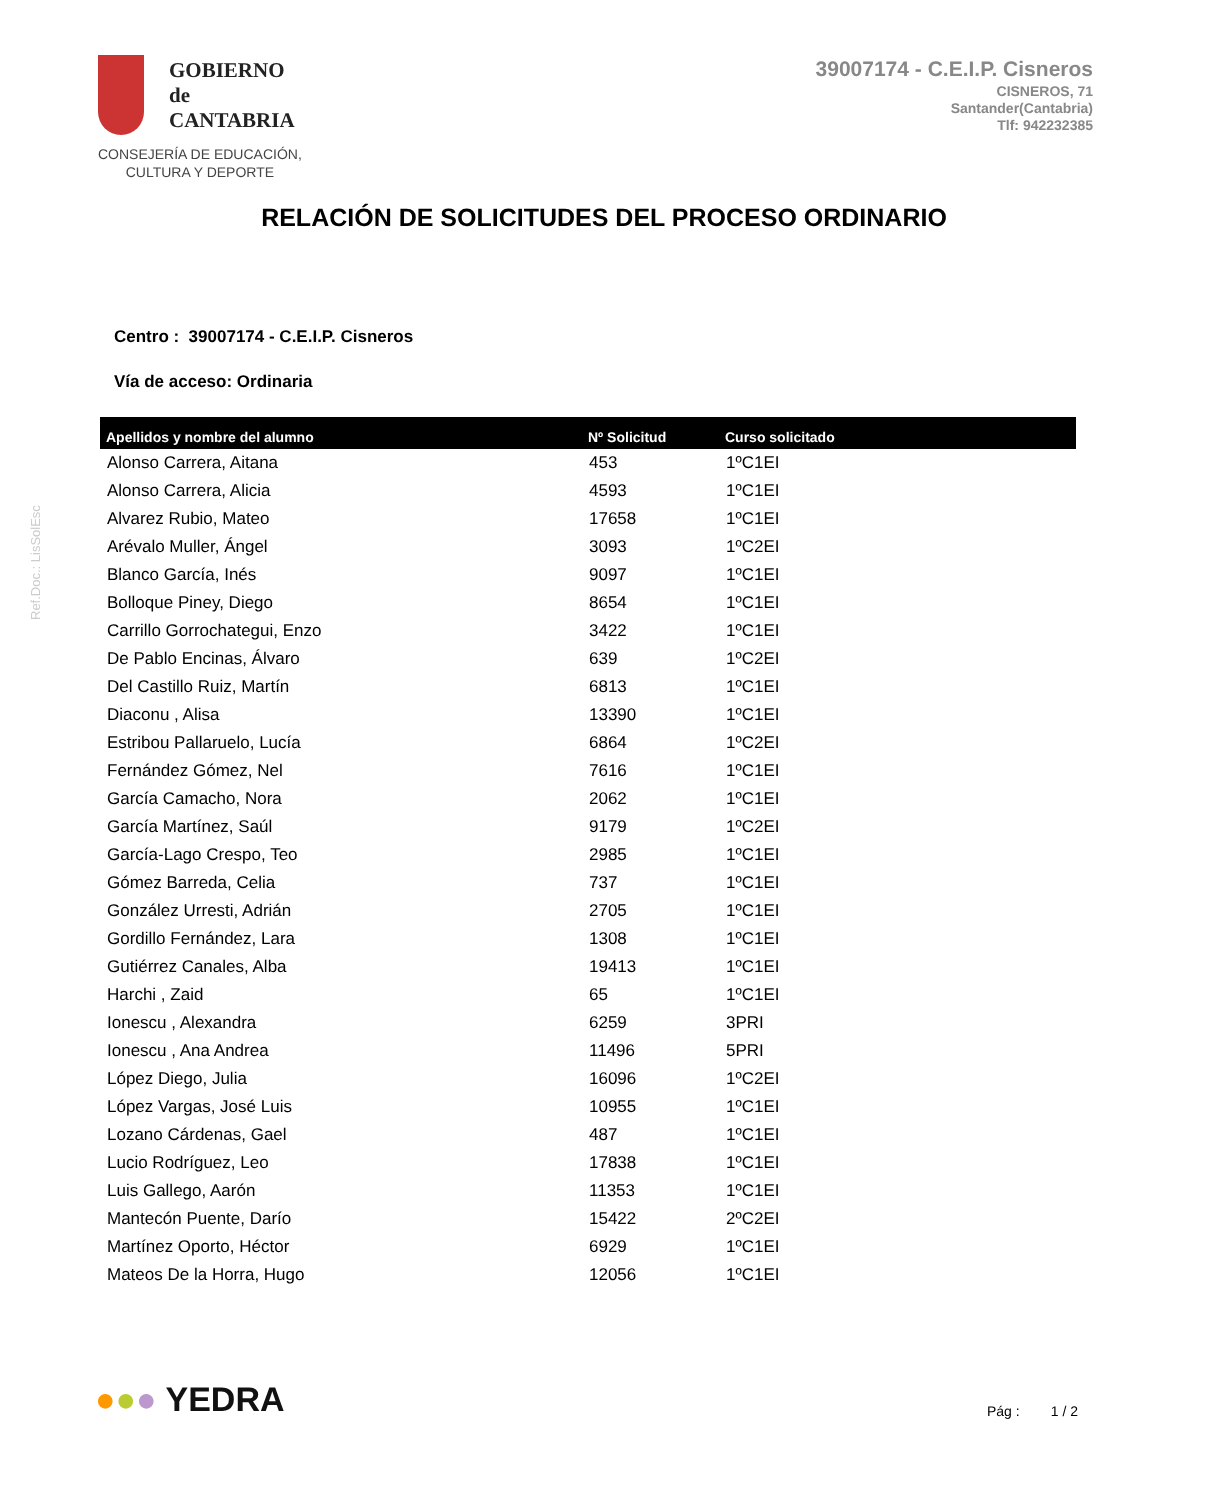GOBIERNO
de
CANTABRIA
CONSEJERÍA DE EDUCACIÓN,
CULTURA Y DEPORTE
39007174 - C.E.I.P. Cisneros
CISNEROS, 71
Santander(Cantabria)
Tlf: 942232385
RELACIÓN DE SOLICITUDES DEL PROCESO ORDINARIO
Centro : 39007174 - C.E.I.P. Cisneros
Vía de acceso: Ordinaria
| Apellidos y nombre del alumno | Nº Solicitud | Curso solicitado |
| --- | --- | --- |
| Alonso Carrera, Aitana | 453 | 1ºC1EI |
| Alonso Carrera, Alicia | 4593 | 1ºC1EI |
| Alvarez Rubio, Mateo | 17658 | 1ºC1EI |
| Arévalo Muller, Ángel | 3093 | 1ºC2EI |
| Blanco García, Inés | 9097 | 1ºC1EI |
| Bolloque Piney, Diego | 8654 | 1ºC1EI |
| Carrillo Gorrochategui, Enzo | 3422 | 1ºC1EI |
| De Pablo Encinas, Álvaro | 639 | 1ºC2EI |
| Del Castillo Ruiz, Martín | 6813 | 1ºC1EI |
| Diaconu , Alisa | 13390 | 1ºC1EI |
| Estribou Pallaruelo, Lucía | 6864 | 1ºC2EI |
| Fernández Gómez, Nel | 7616 | 1ºC1EI |
| García Camacho, Nora | 2062 | 1ºC1EI |
| García Martínez, Saúl | 9179 | 1ºC2EI |
| García-Lago Crespo, Teo | 2985 | 1ºC1EI |
| Gómez Barreda, Celia | 737 | 1ºC1EI |
| González Urresti, Adrián | 2705 | 1ºC1EI |
| Gordillo Fernández, Lara | 1308 | 1ºC1EI |
| Gutiérrez Canales, Alba | 19413 | 1ºC1EI |
| Harchi , Zaid | 65 | 1ºC1EI |
| Ionescu , Alexandra | 6259 | 3PRI |
| Ionescu , Ana Andrea | 11496 | 5PRI |
| López Diego, Julia | 16096 | 1ºC2EI |
| López Vargas, José Luis | 10955 | 1ºC1EI |
| Lozano Cárdenas, Gael | 487 | 1ºC1EI |
| Lucio Rodríguez, Leo | 17838 | 1ºC1EI |
| Luis Gallego, Aarón | 11353 | 1ºC1EI |
| Mantecón Puente, Darío | 15422 | 2ºC2EI |
| Martínez Oporto, Héctor | 6929 | 1ºC1EI |
| Mateos De la Horra, Hugo | 12056 | 1ºC1EI |
Ref.Doc.: LisSolEsc
●●● YEDRA
Pág : 1 / 2